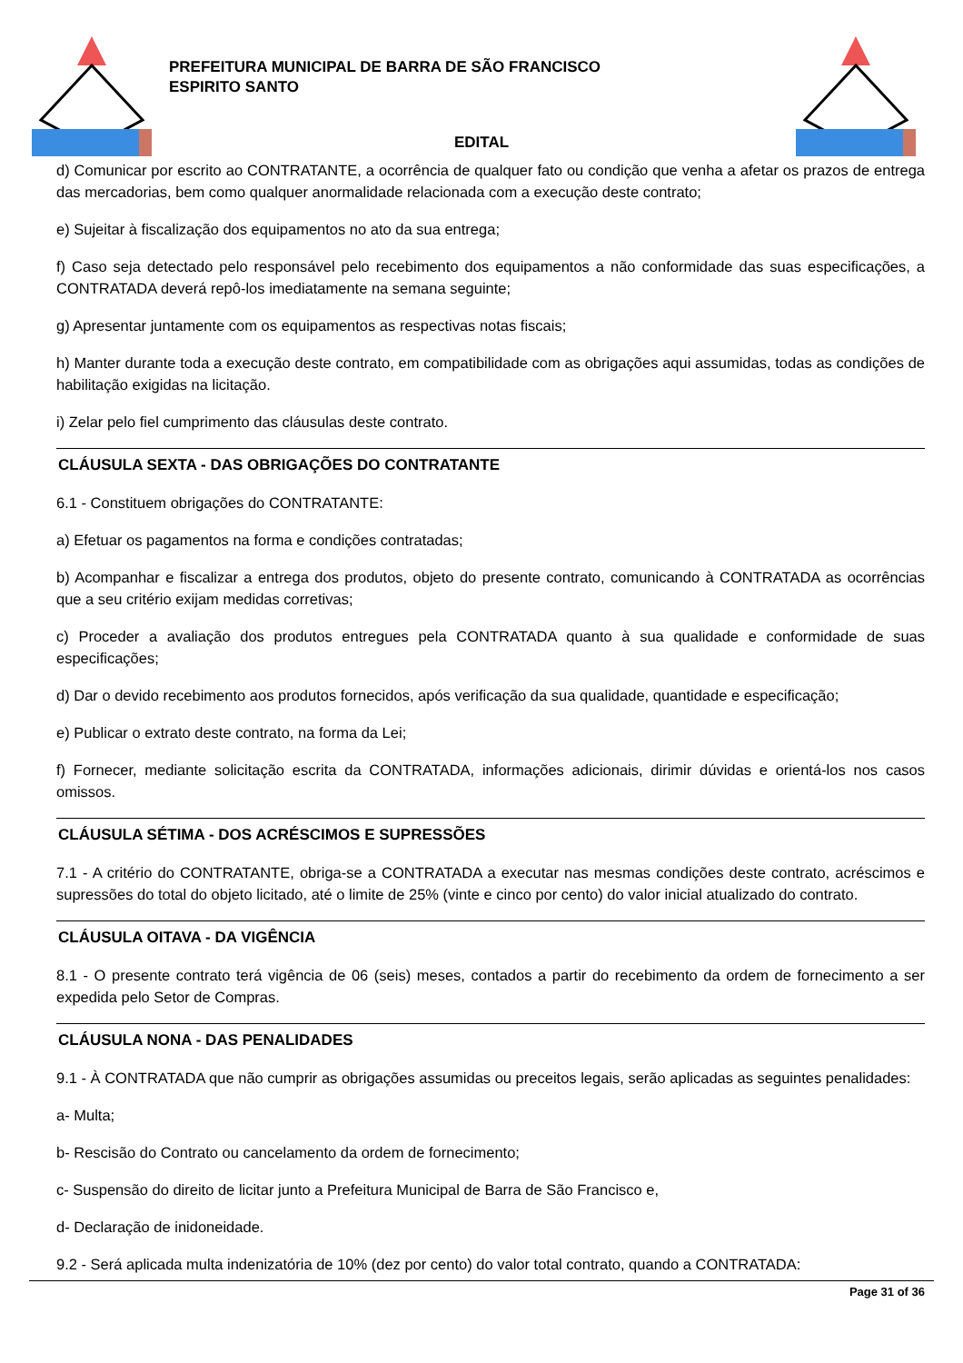PREFEITURA MUNICIPAL DE BARRA DE SÃO FRANCISCO
ESPIRITO SANTO
EDITAL
d) Comunicar por escrito ao CONTRATANTE, a ocorrência de qualquer fato ou condição que venha a afetar os prazos de entrega das mercadorias, bem como qualquer anormalidade relacionada com a execução deste contrato;
e) Sujeitar à fiscalização dos equipamentos no ato da sua entrega;
f) Caso seja detectado pelo responsável pelo recebimento dos equipamentos a não conformidade das suas especificações, a CONTRATADA deverá repô-los imediatamente na semana seguinte;
g) Apresentar juntamente com os equipamentos as respectivas notas fiscais;
h) Manter durante toda a execução deste contrato, em compatibilidade com as obrigações aqui assumidas, todas as condições de habilitação exigidas na licitação.
i) Zelar pelo fiel cumprimento das cláusulas deste contrato.
CLÁUSULA SEXTA - DAS OBRIGAÇÕES DO CONTRATANTE
6.1 - Constituem obrigações do CONTRATANTE:
a) Efetuar os pagamentos na forma e condições contratadas;
b) Acompanhar e fiscalizar a entrega dos produtos, objeto do presente contrato, comunicando à CONTRATADA as ocorrências que a seu critério exijam medidas corretivas;
c) Proceder a avaliação dos produtos entregues pela CONTRATADA quanto à sua qualidade e conformidade de suas especificações;
d) Dar o devido recebimento aos produtos fornecidos, após verificação da sua qualidade, quantidade e especificação;
e) Publicar o extrato deste contrato, na forma da Lei;
f) Fornecer, mediante solicitação escrita da CONTRATADA, informações adicionais, dirimir dúvidas e orientá-los nos casos omissos.
CLÁUSULA SÉTIMA - DOS ACRÉSCIMOS E SUPRESSÕES
7.1 - A critério do CONTRATANTE, obriga-se a CONTRATADA a executar nas mesmas condições deste contrato, acréscimos e supressões do total do objeto licitado, até o limite de 25% (vinte e cinco por cento) do valor inicial atualizado do contrato.
CLÁUSULA OITAVA - DA VIGÊNCIA
8.1 - O presente contrato terá vigência de 06 (seis) meses, contados a partir do recebimento da ordem de fornecimento a ser expedida pelo Setor de Compras.
CLÁUSULA NONA - DAS PENALIDADES
9.1 - À CONTRATADA que não cumprir as obrigações assumidas ou preceitos legais, serão aplicadas as seguintes penalidades:
a- Multa;
b- Rescisão do Contrato ou cancelamento da ordem de fornecimento;
c- Suspensão do direito de licitar junto a Prefeitura Municipal de Barra de São Francisco e,
d- Declaração de inidoneidade.
9.2 - Será aplicada multa indenizatória de 10% (dez por cento) do valor total contrato, quando a CONTRATADA:
Page 31 of 36